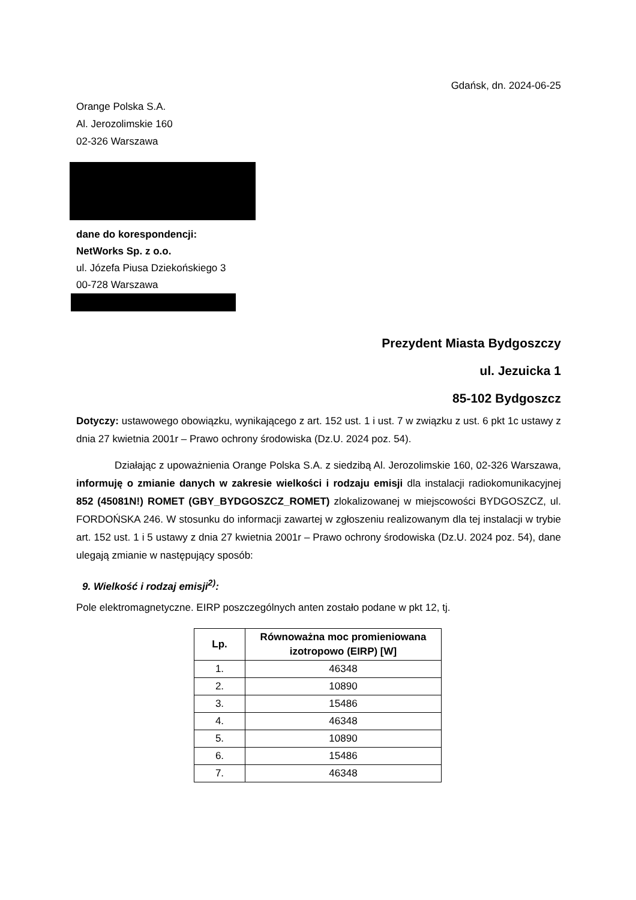Gdańsk, dn. 2024-06-25
Orange Polska S.A.
Al. Jerozolimskie 160
02-326 Warszawa
dane do korespondencji:
NetWorks Sp. z o.o.
ul. Józefa Piusa Dziekońskiego 3
00-728 Warszawa
Prezydent Miasta Bydgoszczy
ul. Jezuicka 1
85-102 Bydgoszcz
Dotyczy: ustawowego obowiązku, wynikającego z art. 152 ust. 1 i ust. 7 w związku z ust. 6 pkt 1c ustawy z dnia 27 kwietnia 2001r – Prawo ochrony środowiska (Dz.U. 2024 poz. 54).
Działając z upoważnienia Orange Polska S.A. z siedzibą Al. Jerozolimskie 160, 02-326 Warszawa, informuję o zmianie danych w zakresie wielkości i rodzaju emisji dla instalacji radiokomunikacyjnej 852 (45081N!) ROMET (GBY_BYDGOSZCZ_ROMET) zlokalizowanej w miejscowości BYDGOSZCZ, ul. FORDOŃSKA 246. W stosunku do informacji zawartej w zgłoszeniu realizowanym dla tej instalacji w trybie art. 152 ust. 1 i 5 ustawy z dnia 27 kwietnia 2001r – Prawo ochrony środowiska (Dz.U. 2024 poz. 54), dane ulegają zmianie w następujący sposób:
9. Wielkość i rodzaj emisji<sup>2)</sup>:
Pole elektromagnetyczne. EIRP poszczególnych anten zostało podane w pkt 12, tj.
| Lp. | Równoważna moc promieniowana izotropowo (EIRP) [W] |
| --- | --- |
| 1. | 46348 |
| 2. | 10890 |
| 3. | 15486 |
| 4. | 46348 |
| 5. | 10890 |
| 6. | 15486 |
| 7. | 46348 |